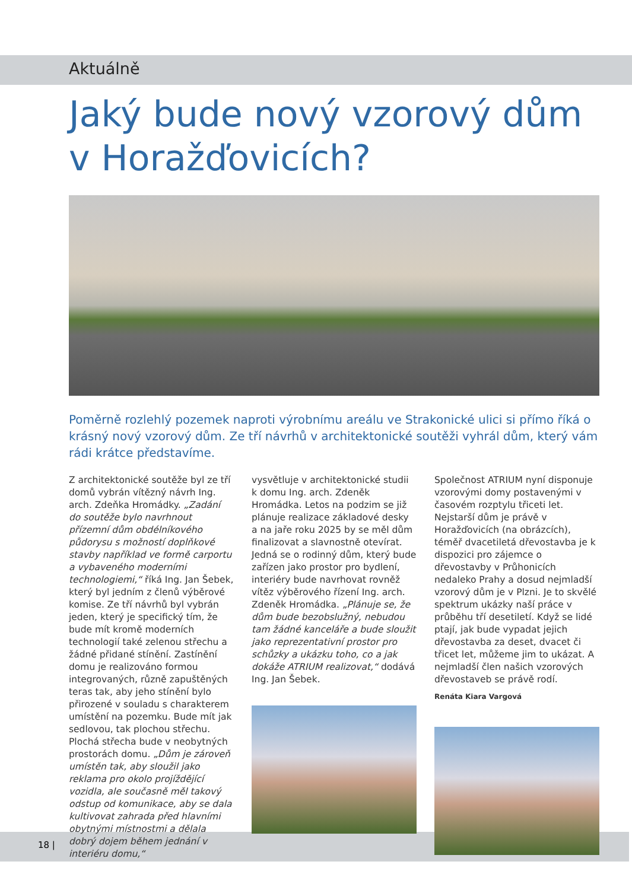Aktuálně
Jaký bude nový vzorový dům v Horažďovicích?
Poměrně rozlehlý pozemek naproti výrobnímu areálu ve Strakonické ulici si přímo říká o krásný nový vzorový dům. Ze tří návrhů v architektonické soutěži vyhrál dům, který vám rádi krátce představíme.
Z architektonické soutěže byl ze tří domů vybrán vítězný návrh Ing. arch. Zdeňka Hromádky. „Zadání do soutěže bylo navrhnout přízemní dům obdélníkového půdorysu s možností doplňkové stavby například ve formě carportu a vybaveného moderními technologiemi,“ říká Ing. Jan Šebek, který byl jedním z členů výběrové komise. Ze tří návrhů byl vybrán jeden, který je specifický tím, že bude mít kromě moderních technologií také zelenou střechu a žádné přidané stínění. Zastínění domu je realizováno formou integrovaných, různě zapuštěných teras tak, aby jeho stínění bylo přirozené v souladu s charakterem umístění na pozemku. Bude mít jak sedlovou, tak plochou střechu. Plochá střecha bude v neobytných prostorách domu. „Dům je zároveň umístěn tak, aby sloužil jako reklama pro okolo projíždějící vozidla, ale současně měl takový odstup od komunikace, aby se dala kultivovat zahrada před hlavními obytnými místnostmi a dělala dobrý dojem během jednání v interiéru domu,“
vysvětluje v architektonické studii k domu Ing. arch. Zdeněk Hromádka. Letos na podzim se již plánuje realizace základové desky a na jaře roku 2025 by se měl dům finalizovat a slavnostně otevírat. Jedná se o rodinný dům, který bude zařízen jako prostor pro bydlení, interiéry bude navrhovat rovněž vítěz výběrového řízení Ing. arch. Zdeněk Hromádka. „Plánuje se, že dům bude bezobslužný, nebudou tam žádné kanceláře a bude sloužit jako reprezentativní prostor pro schůzky a ukázku toho, co a jak dokáže ATRIUM realizovat,“ dodává Ing. Jan Šebek.
Společnost ATRIUM nyní disponuje vzorovými domy postavenými v časovém rozptylu třiceti let. Nejstarší dům je právě v Horažďovicích (na obrázcích), téměř dvacetiletá dřevostavba je k dispozici pro zájemce o dřevostavby v Průhonicích nedaleko Prahy a dosud nejmladší vzorový dům je v Plzni. Je to skvělé spektrum ukázky naší práce v průběhu tří desetiletí. Když se lidé ptají, jak bude vypadat jejich dřevostavba za deset, dvacet či třicet let, můžeme jim to ukázat. A nejmladší člen našich vzorových dřevostaveb se právě rodí.
Renáta Kiara Vargová
18 |